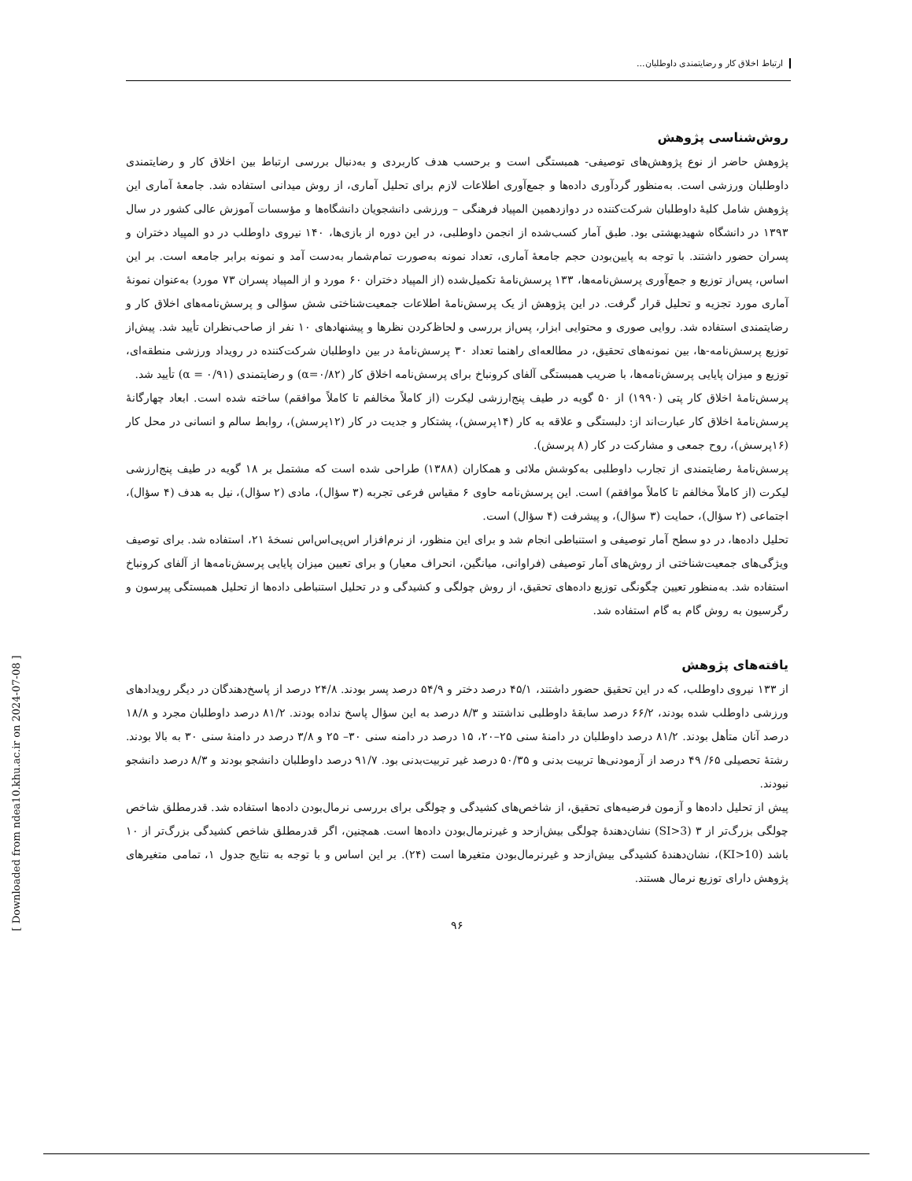ارتباط اخلاق کار و رضایتمندی داوطلبان...
روش‌شناسی پژوهش
پژوهش حاضر از نوع پژوهش‌های توصیفی- همبستگی است و برحسب هدف کاربردی و به‌دنبال بررسی ارتباط بین اخلاق کار و رضایتمندی داوطلبان ورزشی است. به‌منظور گردآوری داده‌ها و جمع‌آوری اطلاعات لازم برای تحلیل آماری، از روش میدانی استفاده شد. جامعهٔ آماری این پژوهش شامل کلیهٔ داوطلبان شرکت‌کننده در دوازدهمین المپیاد فرهنگی – ورزشی دانشجویان دانشگاه‌ها و مؤسسات آموزش عالی کشور در سال ۱۳۹۳ در دانشگاه شهیدبهشتی بود. طبق آمار کسب‌شده از انجمن داوطلبی، در این دوره از بازی‌ها، ۱۴۰ نیروی داوطلب در دو المپیاد دختران و پسران حضور داشتند. با توجه به پایین‌بودن حجم جامعهٔ آماری، تعداد نمونه به‌صورت تمام‌شمار به‌دست آمد و نمونه برابر جامعه است. بر این اساس، پس‌از توزیع و جمع‌آوری پرسش‌نامه‌ها، ۱۳۳ پرسش‌نامهٔ تکمیل‌شده (از المپیاد دختران ۶۰ مورد و از المپیاد پسران ۷۳ مورد) به‌عنوان نمونهٔ آماری مورد تجزیه و تحلیل قرار گرفت. در این پژوهش از یک پرسش‌نامهٔ اطلاعات جمعیت‌شناختی شش سؤالی و پرسش‌نامه‌های اخلاق کار و رضایتمندی استفاده شد. روایی صوری و محتوایی ابزار، پس‌از بررسی و لحاظ‌کردن نظرها و پیشنهادهای ۱۰ نفر از صاحب‌نظران تأیید شد. پیش‌از توزیع پرسش‌نامه-ها، بین نمونه‌های تحقیق، در مطالعه‌ای راهنما تعداد ۳۰ پرسش‌نامهٔ در بین داوطلبان شرکت‌کننده در رویداد ورزشی منطقه‌ای، توزیع و میزان پایایی پرسش‌نامه‌ها، با ضریب همبستگی آلفای کرونباخ برای پرسش‌نامه اخلاق کار (α=۰/۸۲) و رضایتمندی (α = ۰/۹۱) تأیید شد.
پرسش‌نامهٔ اخلاق کار پتی (۱۹۹۰) از ۵۰ گویه در طیف پنج‌ارزشی لیکرت (از کاملاً مخالفم تا کاملاً موافقم) ساخته شده است. ابعاد چهارگانهٔ پرسش‌نامهٔ اخلاق کار عبارت‌اند از: دلبستگی و علاقه به کار (۱۴پرسش)، پشتکار و جدیت در کار (۱۲پرسش)، روابط سالم و انسانی در محل کار (۱۶پرسش)، روح جمعی و مشارکت در کار (۸ پرسش).
پرسش‌نامهٔ رضایتمندی از تجارب داوطلبی به‌کوشش ملائی و همکاران (۱۳۸۸) طراحی شده است که مشتمل بر ۱۸ گویه در طیف پنج‌ارزشی لیکرت (از کاملاً مخالفم تا کاملاً موافقم) است. این پرسش‌نامه حاوی ۶ مقیاس فرعی تجربه (۳ سؤال)، مادی (۲ سؤال)، نیل به هدف (۴ سؤال)، اجتماعی (۲ سؤال)، حمایت (۳ سؤال)، و پیشرفت (۴ سؤال) است.
تحلیل داده‌ها، در دو سطح آمار توصیفی و استنباطی انجام شد و برای این منظور، از نرم‌افزار اس‌پی‌اس‌اس نسخهٔ ۲۱، استفاده شد. برای توصیف ویژگی‌های جمعیت‌شناختی از روش‌های آمار توصیفی (فراوانی، میانگین، انحراف معیار) و برای تعیین میزان پایایی پرسش‌نامه‌ها از آلفای کرونباخ استفاده شد. به‌منظور تعیین چگونگی توزیع داده‌های تحقیق، از روش چولگی و کشیدگی و در تحلیل استنباطی داده‌ها از تحلیل همبستگی پیرسون و رگرسیون به روش گام به گام استفاده شد.
یافته‌های پژوهش
از ۱۳۳ نیروی داوطلب، که در این تحقیق حضور داشتند، ۴۵/۱ درصد دختر و ۵۴/۹ درصد پسر بودند. ۲۴/۸ درصد از پاسخ‌دهندگان در دیگر رویدادهای ورزشی داوطلب شده بودند، ۶۶/۲ درصد سابقهٔ داوطلبی نداشتند و ۸/۳ درصد به این سؤال پاسخ نداده بودند. ۸۱/۲ درصد داوطلبان مجرد و ۱۸/۸ درصد آنان متأهل بودند. ۸۱/۲ درصد داوطلبان در دامنهٔ سنی ۲۵–۲۰، ۱۵ درصد در دامنه سنی ۳۰– ۲۵ و ۳/۸ درصد در دامنهٔ سنی ۳۰ به بالا بودند. رشتهٔ تحصیلی ۶۵/ ۴۹ درصد از آزمودنی‌ها تربیت بدنی و ۵۰/۳۵ درصد غیر تربیت‌بدنی بود. ۹۱/۷ درصد داوطلبان دانشجو بودند و ۸/۳ درصد دانشجو نبودند.
پیش از تحلیل داده‌ها و آزمون فرضیه‌های تحقیق، از شاخص‌های کشیدگی و چولگی برای بررسی نرمال‌بودن داده‌ها استفاده شد. قدرمطلق شاخص چولگی بزرگ‌تر از ۳ (SI>3) نشان‌دهندهٔ چولگی بیش‌ازحد و غیرنرمال‌بودن داده‌ها است. همچنین، اگر قدرمطلق شاخص کشیدگی بزرگ‌تر از ۱۰ باشد (KI>10)، نشان‌دهندهٔ کشیدگی بیش‌ازحد و غیرنرمال‌بودن متغیرها است (۲۴). بر این اساس و با توجه به نتایج جدول ۱، تمامی متغیرهای پژوهش دارای توزیع نرمال هستند.
۹۶
[ Downloaded from ndea10.khu.ac.ir on 2024-07-08 ]